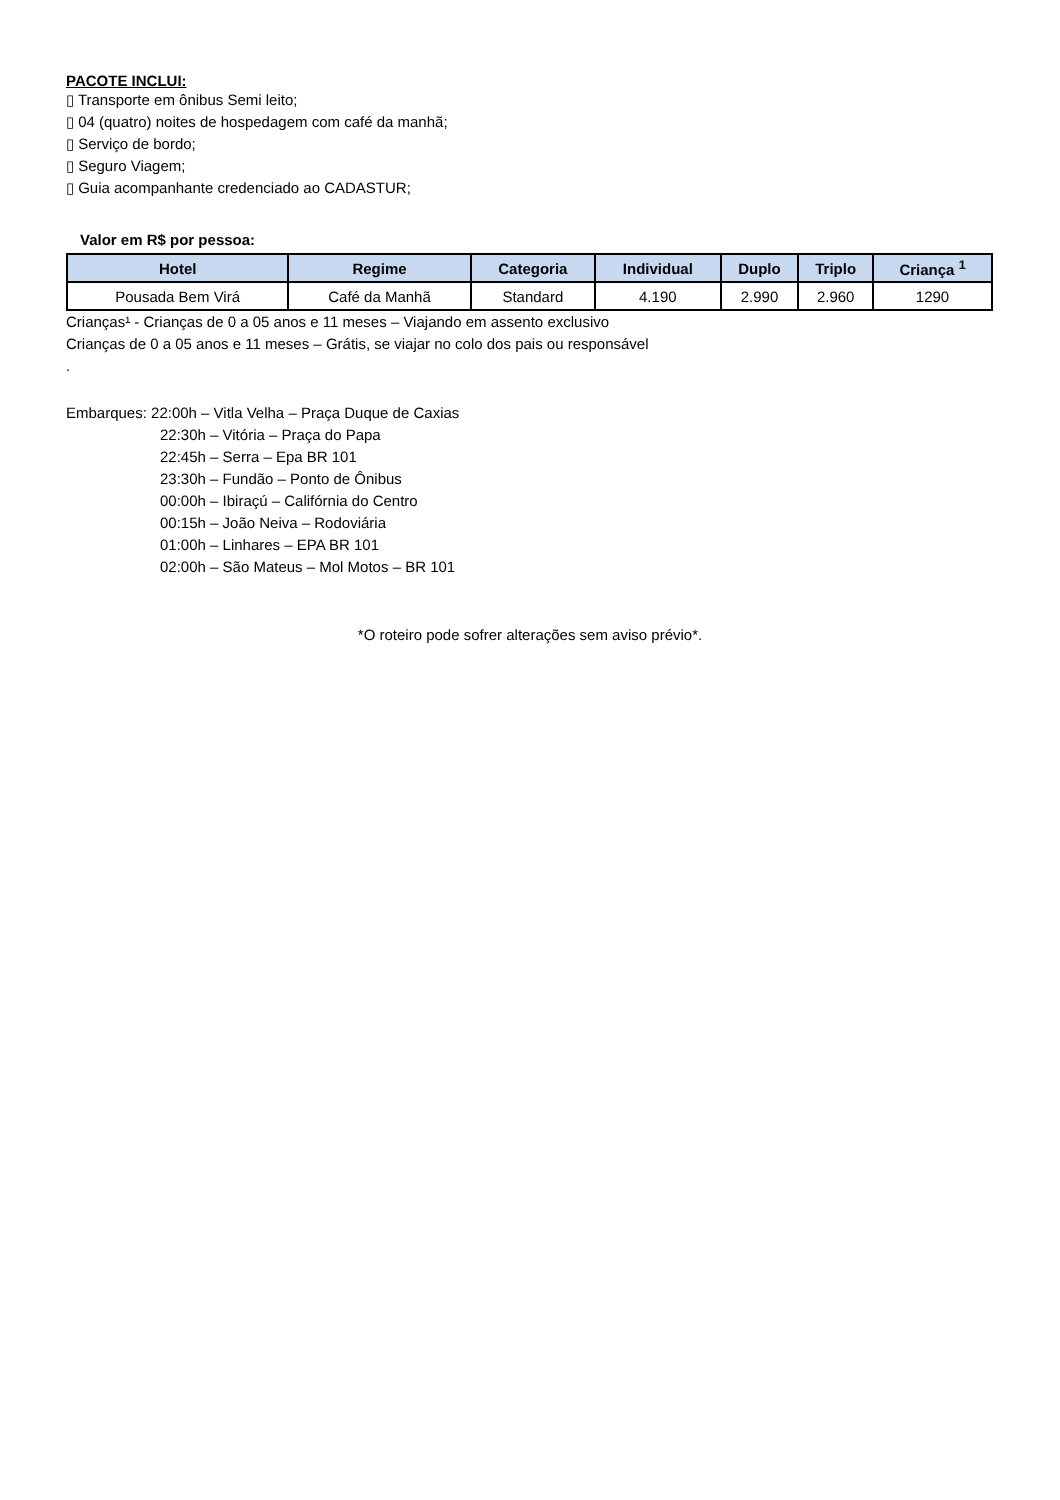PACOTE INCLUI:
▯ Transporte em ônibus Semi leito;
▯ 04 (quatro) noites de hospedagem com café da manhã;
▯ Serviço de bordo;
▯ Seguro Viagem;
▯ Guia acompanhante credenciado ao CADASTUR;
Valor em R$ por pessoa:
| Hotel | Regime | Categoria | Individual | Duplo | Triplo | Criança <sup>1</sup> |
| --- | --- | --- | --- | --- | --- | --- |
| Pousada Bem Virá | Café da Manhã | Standard | 4.190 | 2.990 | 2.960 | 1290 |
Crianças¹ - Crianças de 0 a 05 anos e 11 meses – Viajando em assento exclusivo
Crianças de 0 a 05 anos e 11 meses – Grátis, se viajar no colo dos pais ou responsável
.
Embarques: 22:00h – Vitla Velha – Praça Duque de Caxias
22:30h – Vitória – Praça do Papa
22:45h – Serra – Epa BR 101
23:30h – Fundão – Ponto de Ônibus
00:00h – Ibiraçú – Califórnia do Centro
00:15h – João Neiva – Rodoviária
01:00h – Linhares – EPA BR 101
02:00h – São Mateus – Mol Motos – BR 101
*O roteiro pode sofrer alterações sem aviso prévio*.